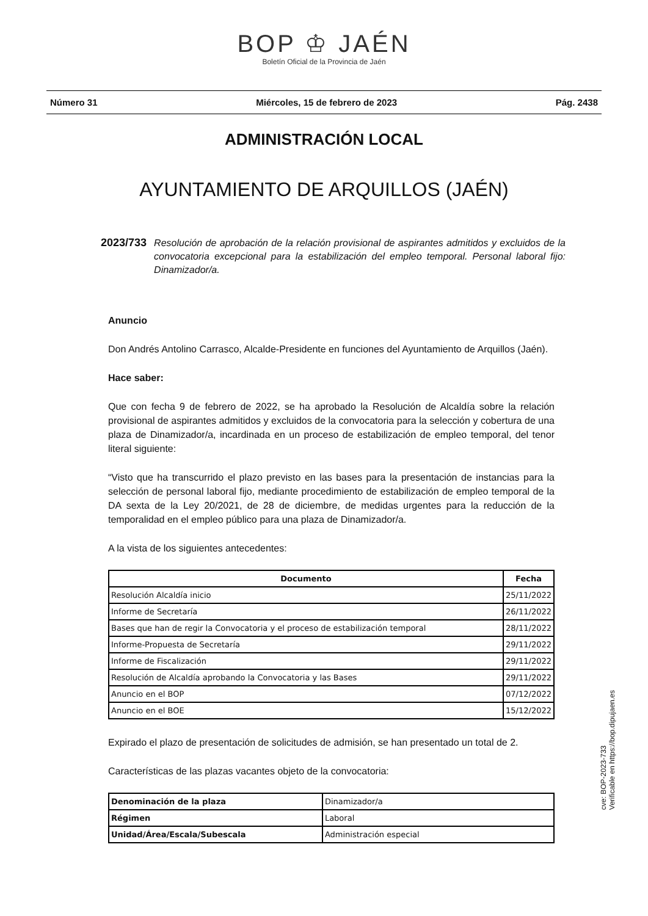BOP ♔ JAÉN
Boletín Oficial de la Provincia de Jaén
Número 31 Miércoles, 15 de febrero de 2023 Pág. 2438
ADMINISTRACIÓN LOCAL
AYUNTAMIENTO DE ARQUILLOS (JAÉN)
2023/733 Resolución de aprobación de la relación provisional de aspirantes admitidos y excluidos de la convocatoria excepcional para la estabilización del empleo temporal. Personal laboral fijo: Dinamizador/a.
Anuncio
Don Andrés Antolino Carrasco, Alcalde-Presidente en funciones del Ayuntamiento de Arquillos (Jaén).
Hace saber:
Que con fecha 9 de febrero de 2022, se ha aprobado la Resolución de Alcaldía sobre la relación provisional de aspirantes admitidos y excluidos de la convocatoria para la selección y cobertura de una plaza de Dinamizador/a, incardinada en un proceso de estabilización de empleo temporal, del tenor literal siguiente:
“Visto que ha transcurrido el plazo previsto en las bases para la presentación de instancias para la selección de personal laboral fijo, mediante procedimiento de estabilización de empleo temporal de la DA sexta de la Ley 20/2021, de 28 de diciembre, de medidas urgentes para la reducción de la temporalidad en el empleo público para una plaza de Dinamizador/a.
A la vista de los siguientes antecedentes:
| Documento | Fecha |
| --- | --- |
| Resolución Alcaldía inicio | 25/11/2022 |
| Informe de Secretaría | 26/11/2022 |
| Bases que han de regir la Convocatoria y el proceso de estabilización temporal | 28/11/2022 |
| Informe-Propuesta de Secretaría | 29/11/2022 |
| Informe de Fiscalización | 29/11/2022 |
| Resolución de Alcaldía aprobando la Convocatoria y las Bases | 29/11/2022 |
| Anuncio en el BOP | 07/12/2022 |
| Anuncio en el BOE | 15/12/2022 |
Expirado el plazo de presentación de solicitudes de admisión, se han presentado un total de 2.
Características de las plazas vacantes objeto de la convocatoria:
| Denominación de la plaza | Dinamizador/a |
| Régimen | Laboral |
| Unidad/Área/Escala/Subescala | Administración especial |
cve: BOP-2023-733
Verificable en https://bop.dipujaen.es